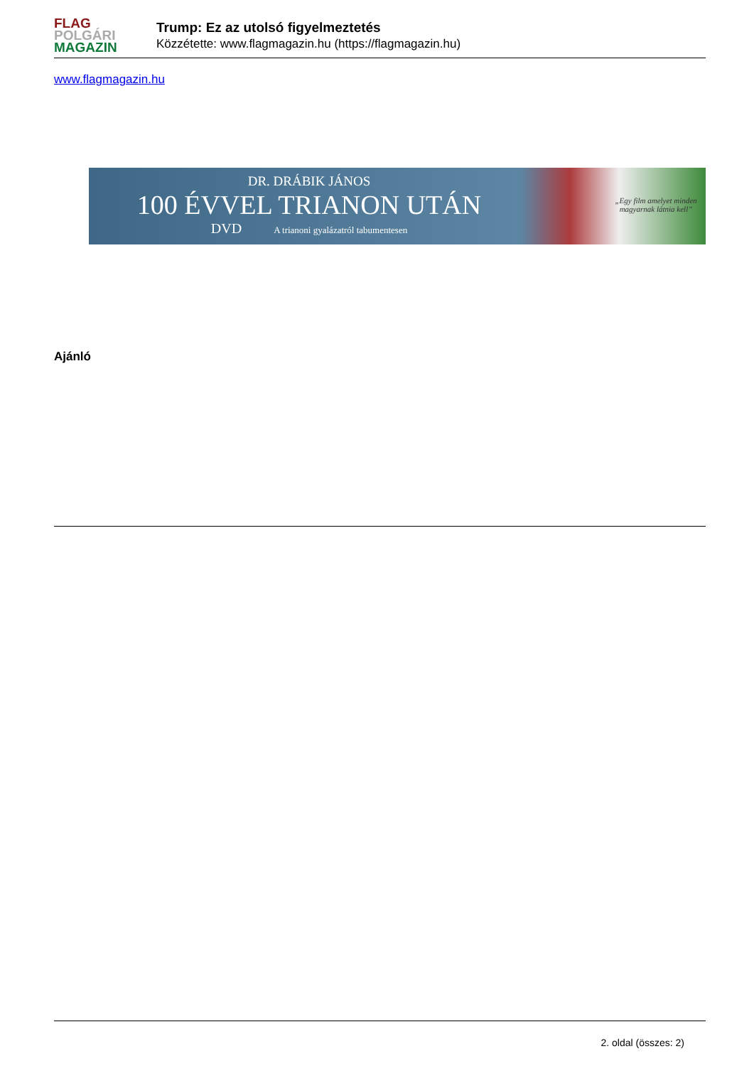FLAG
POLGÁRI
MAGAZIN
Trump: Ez az utolsó figyelmeztetés
Közzétette: www.flagmagazin.hu (https://flagmagazin.hu)
www.flagmagazin.hu
DR. DRÁBIK JÁNOS
100 ÉVVEL TRIANON UTÁN
DVD A trianoni gyalázatról tabumentesen
„Egy film amelyet minden magyarnak látnia kell”
Ajánló
2. oldal (összes: 2)